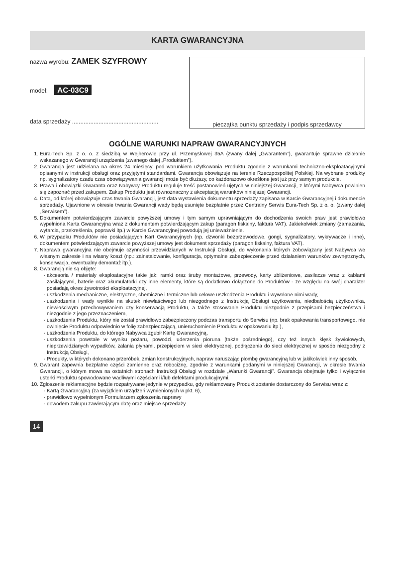KARTA GWARANCYJNA
nazwa wyrobu: ZAMEK SZYFROWY
model: AC-03C9
data sprzedaży ....................................................
pieczątka punktu sprzedaży i podpis sprzedawcy
OGÓLNE WARUNKI NAPRAW GWARANCYJNYCH
1. Eura-Tech Sp. z o. o. z siedzibą w Wejherowie przy ul. Przemysłowej 35A (zwany dalej „Gwarantem”), gwarantuje sprawne działanie wskazanego w Gwarancji urządzenia (zwanego dalej „Produktem”).
2. Gwarancja jest udzielana na okres 24 miesięcy, pod warunkiem użytkowania Produktu zgodnie z warunkami techniczno-eksploatacyjnymi opisanymi w instrukcji obsługi oraz przyjętymi standardami. Gwarancja obowiązuje na terenie Rzeczpospolitej Polskiej. Na wybrane produkty np. sygnalizatory czadu czas obowiązywania gwarancji może być dłuższy, co każdorazowo określone jest już przy samym produkcie.
3. Prawa i obowiązki Gwaranta oraz Nabywcy Produktu reguluje treść postanowień ujętych w niniejszej Gwarancji, z którymi Nabywca powinien się zapoznać przed zakupem. Zakup Produktu jest równoznaczny z akceptacją warunków niniejszej Gwarancji.
4. Datą, od której obowiązuje czas trwania Gwarancji, jest data wystawienia dokumentu sprzedaży zapisana w Karcie Gwarancyjnej i dokumencie sprzedaży. Ujawnione w okresie trwania Gwarancji wady będą usunięte bezpłatnie przez Centralny Serwis Eura-Tech Sp. z o. o. (zwany dalej „Serwisem”).
5. Dokumentem potwierdzającym zawarcie powyższej umowy i tym samym uprawniającym do dochodzenia swoich praw jest prawidłowo wypełniona Karta Gwarancyjna wraz z dokumentem potwierdzającym zakup (paragon fiskalny, faktura VAT). Jakiekolwiek zmiany (zamazania, wytarcia, przekreślenia, poprawki itp.) w Karcie Gwarancyjnej powodują jej unieważnienie.
6. W przypadku Produktów nie posiadających Kart Gwarancyjnych (np. dzwonki bezprzewodowe, gongi, sygnalizatory, wykrywacze i inne), dokumentem potwierdzającym zawarcie powyższej umowy jest dokument sprzedaży (paragon fiskalny, faktura VAT).
7. Naprawa gwarancyjna nie obejmuje czynności przewidzianych w Instrukcji Obsługi, do wykonania których zobowiązany jest Nabywca we własnym zakresie i na własny koszt (np.: zainstalowanie, konfiguracja, optymalne zabezpieczenie przed działaniem warunków zewnętrznych, konserwacja, ewentualny demontaż itp.).
8. Gwarancją nie są objęte:
akcesoria / materiały eksploatacyjne takie jak: ramki oraz śruby montażowe, przewody, karty zbliżeniowe, zasilacze wraz z kablami zasilającymi, baterie oraz akumulatorki czy inne elementy, które są dodatkowo dołączone do Produktów - ze względu na swój charakter posiadają okres żywotności eksploatacyjnej,
uszkodzenia mechaniczne, elektryczne, chemiczne i termiczne lub celowe uszkodzenia Produktu i wywołane nimi wady,
uszkodzenia i wady wynikłe na skutek niewłaściwego lub niezgodnego z Instrukcją Obsługi użytkowania, niedbałością użytkownika, niewłaściwym przechowywaniem czy konserwacją Produktu, a także stosowanie Produktu niezgodnie z przepisami bezpieczeństwa i niezgodnie z jego przeznaczeniem,
uszkodzenia Produktu, który nie został prawidłowo zabezpieczony podczas transportu do Serwisu (np. brak opakowania transportowego, nie owinięcie Produktu odpowiednio w folię zabezpieczającą, unieruchomienie Produktu w opakowaniu itp.),
uszkodzenia Produktu, do którego Nabywca zgubił Kartę Gwarancyjną,
uszkodzenia powstałe w wyniku pożaru, powodzi, uderzenia pioruna (także pośredniego), czy też innych klęsk żywiołowych, nieprzewidzianych wypadków, zalania płynami, przepięciem w sieci elektrycznej, podłączenia do sieci elektrycznej w sposób niezgodny z Instrukcją Obsługi,
Produkty, w których dokonano przeróbek, zmian konstrukcyjnych, napraw naruszając plombę gwarancyjną lub w jakikolwiek inny sposób.
9. Gwarant zapewnia bezpłatne części zamienne oraz robociznę, zgodnie z warunkami podanymi w niniejszej Gwarancji, w okresie trwania Gwarancji, o którym mowa na ostatnich stronach Instrukcji Obsługi w rozdziale „Warunki Gwarancji”. Gwarancja obejmuje tylko i wyłącznie usterki Produktu spowodowane wadliwymi częściami i/lub defektami produkcyjnymi.
10. Zgłoszenie reklamacyjne będzie rozpatrywane jedynie w przypadku, gdy reklamowany Produkt zostanie dostarczony do Serwisu wraz z:
Kartą Gwarancyjną (za wyjątkiem urządzeń wymienionych w pkt. 6),
prawidłowo wypełnionym Formularzem zgłoszenia naprawy
dowodem zakupu zawierającym datę oraz miejsce sprzedaży.
14